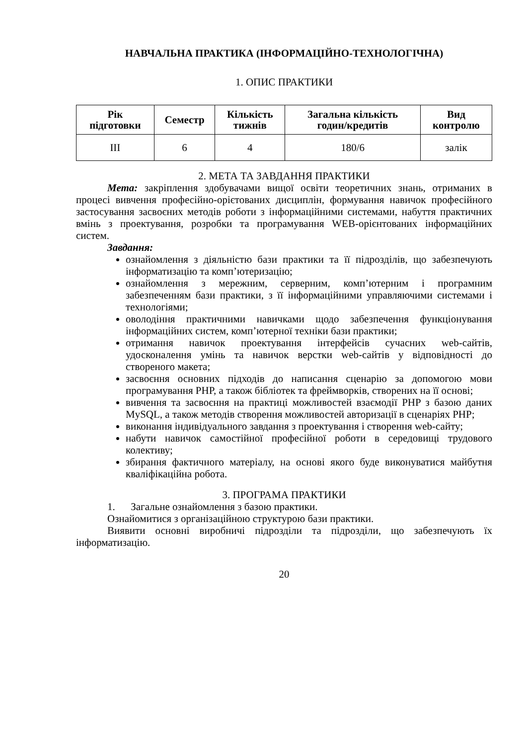НАВЧАЛЬНА ПРАКТИКА (ІНФОРМАЦІЙНО-ТЕХНОЛОГІЧНА)
1. ОПИС ПРАКТИКИ
| Рік підготовки | Семестр | Кількість тижнів | Загальна кількість годин/кредитів | Вид контролю |
| --- | --- | --- | --- | --- |
| ІІІ | 6 | 4 | 180/6 | залік |
2. МЕТА ТА ЗАВДАННЯ ПРАКТИКИ
Мета: закріплення здобувачами вищої освіти теоретичних знань, отриманих в процесі вивчення професійно-орієтованих дисциплін, формування навичок професійного застосування засвоєних методів роботи з інформаційними системами, набуття практичних вмінь з проектування, розробки та програмування WEB-орієнтованих інформаційних систем.
Завдання:
ознайомлення з діяльністю бази практики та її підрозділів, що забезпечують інформатизацію та комп’ютеризацію;
ознайомлення з мережним, серверним, комп’ютерним і програмним забезпеченням бази практики, з її інформаційними управляючими системами і технологіями;
оволодіння практичними навичками щодо забезпечення функціонування інформаційних систем, комп’ютерної техніки бази практики;
отримання навичок проектування інтерфейсів сучасних web-сайтів, удосконалення умінь та навичок верстки web-сайтів у відповідності до створеного макета;
засвоєння основних підходів до написання сценарію за допомогою мови програмування PHP, а також бібліотек та фреймворків, створених на її основі;
вивчення та засвоєння на практиці можливостей взаємодії PHP з базою даних MySQL, а також методів створення можливостей авторизації в сценаріях PHP;
виконання індивідуального завдання з проектування і створення web-сайту;
набути навичок самостійної професійної роботи в середовищі трудового колективу;
збирання фактичного матеріалу, на основі якого буде виконуватися майбутня кваліфікаційна робота.
3. ПРОГРАМА ПРАКТИКИ
1. Загальне ознайомлення з базою практики.
Ознайомитися з організаційною структурою бази практики.
Виявити основні виробничі підрозділи та підрозділи, що забезпечують їх інформатизацію.
20